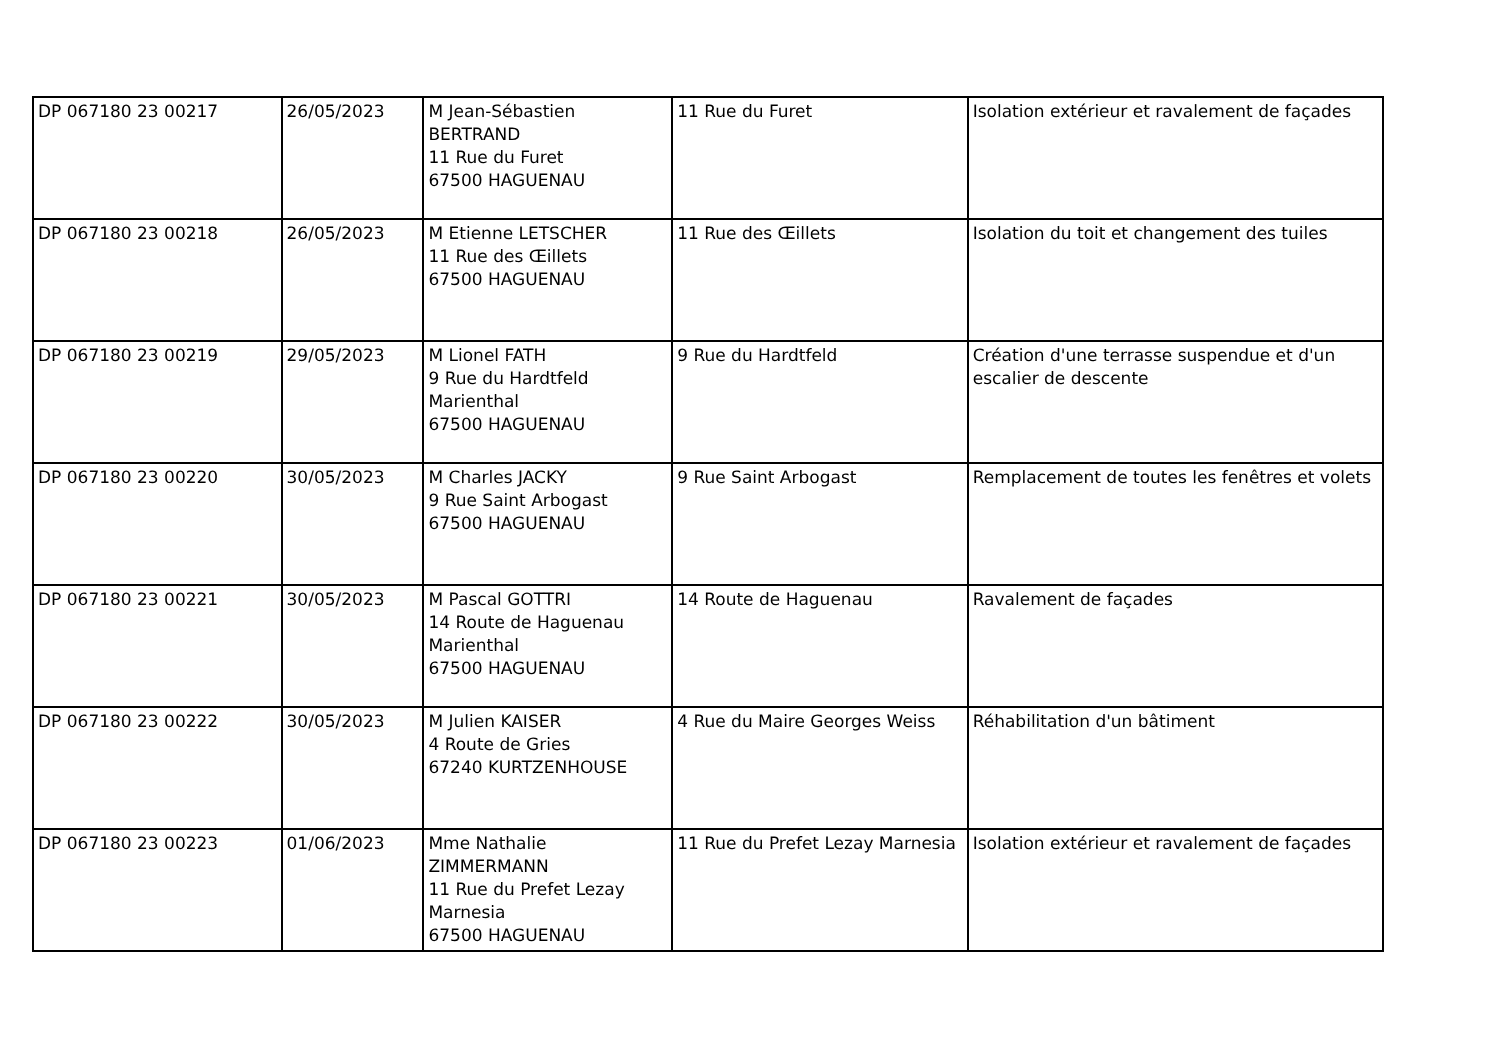| DP 067180 23 00217 | 26/05/2023 | M Jean-Sébastien BERTRAND 11 Rue du Furet 67500 HAGUENAU | 11 Rue du Furet | Isolation extérieur et ravalement de façades |
| DP 067180 23 00218 | 26/05/2023 | M Etienne LETSCHER 11 Rue des Œillets 67500 HAGUENAU | 11 Rue des Œillets | Isolation du toit et changement des tuiles |
| DP 067180 23 00219 | 29/05/2023 | M Lionel FATH 9 Rue du Hardtfeld Marienthal 67500 HAGUENAU | 9 Rue du Hardtfeld | Création d'une terrasse suspendue et d'un escalier de descente |
| DP 067180 23 00220 | 30/05/2023 | M Charles JACKY 9 Rue Saint Arbogast 67500 HAGUENAU | 9 Rue Saint Arbogast | Remplacement de toutes les fenêtres et volets |
| DP 067180 23 00221 | 30/05/2023 | M Pascal GOTTRI 14 Route de Haguenau Marienthal 67500 HAGUENAU | 14 Route de Haguenau | Ravalement de façades |
| DP 067180 23 00222 | 30/05/2023 | M Julien KAISER 4 Route de Gries 67240 KURTZENHOUSE | 4 Rue du Maire Georges Weiss | Réhabilitation d'un bâtiment |
| DP 067180 23 00223 | 01/06/2023 | Mme Nathalie ZIMMERMANN 11 Rue du Prefet Lezay Marnesia 67500 HAGUENAU | 11 Rue du Prefet Lezay Marnesia | Isolation extérieur et ravalement de façades |